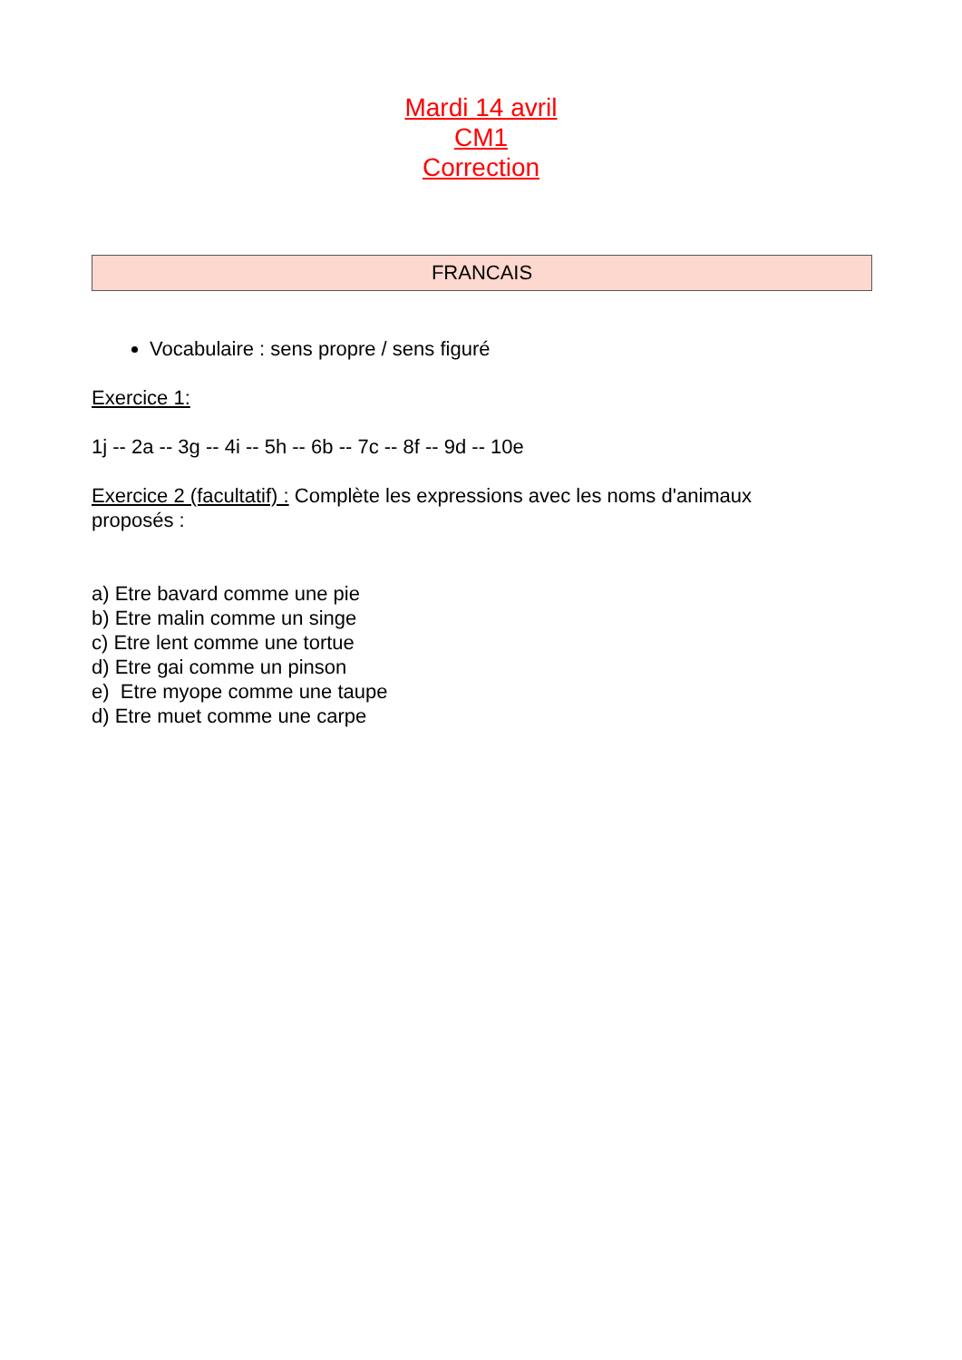Mardi 14 avril
CM1
Correction
| FRANCAIS |
| --- |
Vocabulaire : sens propre / sens figuré
Exercice 1:
1j -- 2a -- 3g -- 4i -- 5h -- 6b -- 7c -- 8f -- 9d -- 10e
Exercice 2 (facultatif) : Complète les expressions avec les noms d'animaux proposés :
a) Etre bavard comme une pie
b) Etre malin comme un singe
c) Etre lent comme une tortue
d) Etre gai comme un pinson
e) Etre myope comme une taupe
d) Etre muet comme une carpe